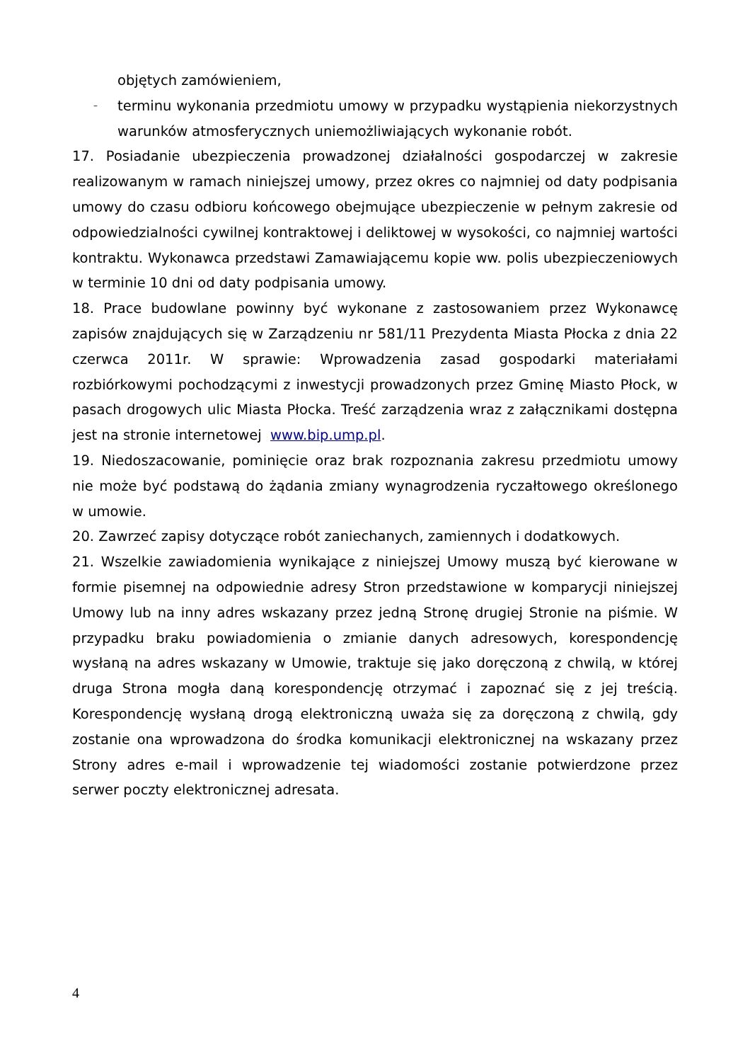objętych zamówieniem,
–
terminu wykonania przedmiotu umowy w przypadku wystąpienia niekorzystnych warunków atmosferycznych uniemożliwiających wykonanie robót.
17. Posiadanie ubezpieczenia prowadzonej działalności gospodarczej w zakresie realizowanym w ramach niniejszej umowy, przez okres co najmniej od daty podpisania umowy do czasu odbioru końcowego obejmujące ubezpieczenie w pełnym zakresie od odpowiedzialności cywilnej kontraktowej i deliktowej w wysokości, co najmniej wartości kontraktu. Wykonawca przedstawi Zamawiającemu kopie ww. polis ubezpieczeniowych w terminie 10 dni od daty podpisania umowy.
18. Prace budowlane powinny być wykonane z zastosowaniem przez Wykonawcę zapisów znajdujących się w Zarządzeniu nr 581/11 Prezydenta Miasta Płocka z dnia 22 czerwca 2011r. W sprawie: Wprowadzenia zasad gospodarki materiałami rozbiórkowymi pochodzącymi z inwestycji prowadzonych przez Gminę Miasto Płock, w pasach drogowych ulic Miasta Płocka. Treść zarządzenia wraz z załącznikami dostępna jest na stronie internetowej www.bip.ump.pl.
19. Niedoszacowanie, pominięcie oraz brak rozpoznania zakresu przedmiotu umowy nie może być podstawą do żądania zmiany wynagrodzenia ryczałtowego określonego w umowie.
20. Zawrzeć zapisy dotyczące robót zaniechanych, zamiennych i dodatkowych.
21. Wszelkie zawiadomienia wynikające z niniejszej Umowy muszą być kierowane w formie pisemnej na odpowiednie adresy Stron przedstawione w komparycji niniejszej Umowy lub na inny adres wskazany przez jedną Stronę drugiej Stronie na piśmie. W przypadku braku powiadomienia o zmianie danych adresowych, korespondencję wysłaną na adres wskazany w Umowie, traktuje się jako doręczoną z chwilą, w której druga Strona mogła daną korespondencję otrzymać i zapoznać się z jej treścią. Korespondencję wysłaną drogą elektroniczną uważa się za doręczoną z chwilą, gdy zostanie ona wprowadzona do środka komunikacji elektronicznej na wskazany przez Strony adres e-mail i wprowadzenie tej wiadomości zostanie potwierdzone przez serwer poczty elektronicznej adresata.
4